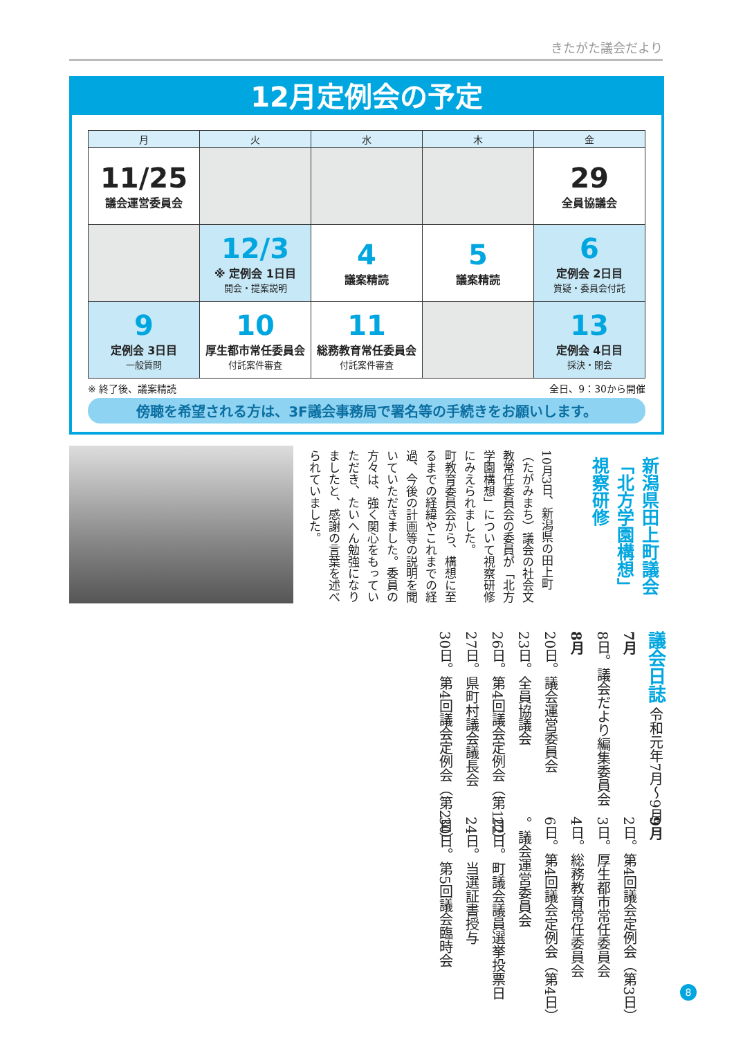きたがた議会だより
12月定例会の予定
| 月 | 火 | 水 | 木 | 金 |
| --- | --- | --- | --- | --- |
| 11/25 議会運営委員会 | | | | 29 全員協議会 |
| | 12/3 ※ 定例会 1日目 開会・提案説明 | 4 議案精読 | 5 議案精読 | 6 定例会 2日目 質疑・委員会付託 |
| 9 定例会 3日目 一般質問 | 10 厚生都市常任委員会 付託案件審査 | 11 総務教育常任委員会 付託案件審査 | | 13 定例会 4日目 採決・閉会 |
※ 終了後、議案精読 全日、9：30から開催
傍聴を希望される方は、3F議会事務局で署名等の手続きをお願いします。
新潟県田上町議会
「北方学園構想」
視察研修
10月3日、新潟県の田上町（たがみまち）議会の社会文教常任委員会の委員が「北方学園構想」について視察研修にみえられました。
町教育委員会から、構想に至るまでの経緯やこれまでの経過、今後の計画等の説明を聞いていただきました。委員の方々は、強く関心をもっていただき、たいへん勉強になりましたと、感謝の言葉を述べられていました。
議会日誌 令和元年7月～9月
7月
8日。議会だより編集委員会
8月
20日。議会運営委員会
23日。全員協議会
26日。第4回議会定例会（第1日）
27日。県町村議会議長会
30日。第4回議会定例会（第2日）
9月
2日。第4回議会定例会（第3日）
3日。厚生都市常任委員会
4日。総務教育常任委員会
6日。第4回議会定例会（第4日）
。議会運営委員会
22日。町議会議員選挙投票日
24日。当選証書授与
30日。第5回議会臨時会
8